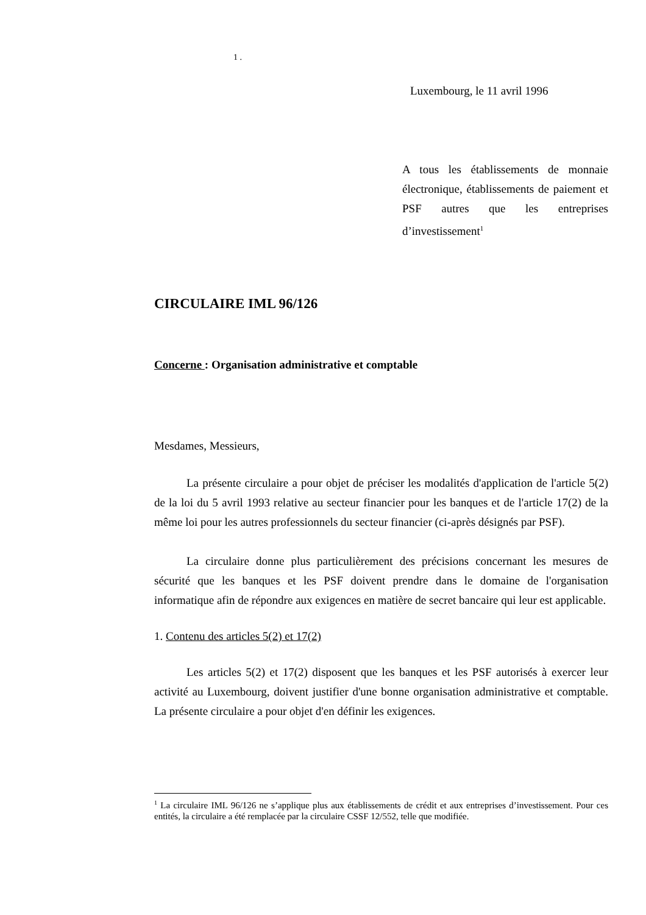1 .
Luxembourg, le 11 avril 1996
A tous les établissements de monnaie électronique, établissements de paiement et PSF autres que les entreprises d’investissement<sup>1</sup>
CIRCULAIRE IML 96/126
Concerne : Organisation administrative et comptable
Mesdames, Messieurs,
La présente circulaire a pour objet de préciser les modalités d'application de l'article 5(2) de la loi du 5 avril 1993 relative au secteur financier pour les banques et de l'article 17(2) de la même loi pour les autres professionnels du secteur financier (ci-après désignés par PSF).
La circulaire donne plus particulièrement des précisions concernant les mesures de sécurité que les banques et les PSF doivent prendre dans le domaine de l'organisation informatique afin de répondre aux exigences en matière de secret bancaire qui leur est applicable.
1. Contenu des articles 5(2) et 17(2)
Les articles 5(2) et 17(2) disposent que les banques et les PSF autorisés à exercer leur activité au Luxembourg, doivent justifier d'une bonne organisation administrative et comptable. La présente circulaire a pour objet d'en définir les exigences.
<sup>1</sup> La circulaire IML 96/126 ne s’applique plus aux établissements de crédit et aux entreprises d’investissement. Pour ces entités, la circulaire a été remplacée par la circulaire CSSF 12/552, telle que modifiée.